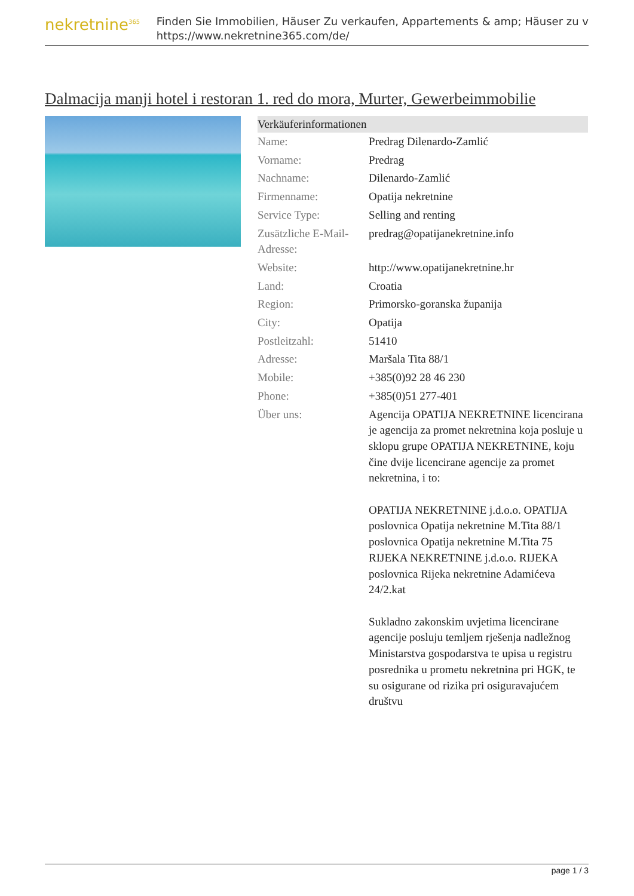nekretnine<sup>365</sup>
Finden Sie Immobilien, Häuser Zu verkaufen, Appartements & amp; Häuser zu v
https://www.nekretnine365.com/de/
Dalmacija manji hotel i restoran 1. red do mora, Murter, Gewerbeimmobilie
| Verkäuferinformationen | |
| --- | --- |
| Name: | Predrag Dilenardo-Zamlić |
| Vorname: | Predrag |
| Nachname: | Dilenardo-Zamlić |
| Firmenname: | Opatija nekretnine |
| Service Type: | Selling and renting |
| Zusätzliche E-Mail-Adresse: | predrag@opatijanekretnine.info |
| Website: | http://www.opatijanekretnine.hr |
| Land: | Croatia |
| Region: | Primorsko-goranska županija |
| City: | Opatija |
| Postleitzahl: | 51410 |
| Adresse: | Maršala Tita 88/1 |
| Mobile: | +385(0)92 28 46 230 |
| Phone: | +385(0)51 277-401 |
| Über uns: | Agencija OPATIJA NEKRETNINE licencirana je agencija za promet nekretnina koja posluje u sklopu grupe OPATIJA NEKRETNINE, koju čine dvije licencirane agencije za promet nekretnina, i to: OPATIJA NEKRETNINE j.d.o.o. OPATIJA poslovnica Opatija nekretnine M.Tita 88/1 poslovnica Opatija nekretnine M.Tita 75 RIJEKA NEKRETNINE j.d.o.o. RIJEKA poslovnica Rijeka nekretnine Adamićeva 24/2.kat Sukladno zakonskim uvjetima licencirane agencije posluju temljem rješenja nadležnog Ministarstva gospodarstva te upisa u registru posrednika u prometu nekretnina pri HGK, te su osigurane od rizika pri osiguravajućem društvu |
page 1 / 3